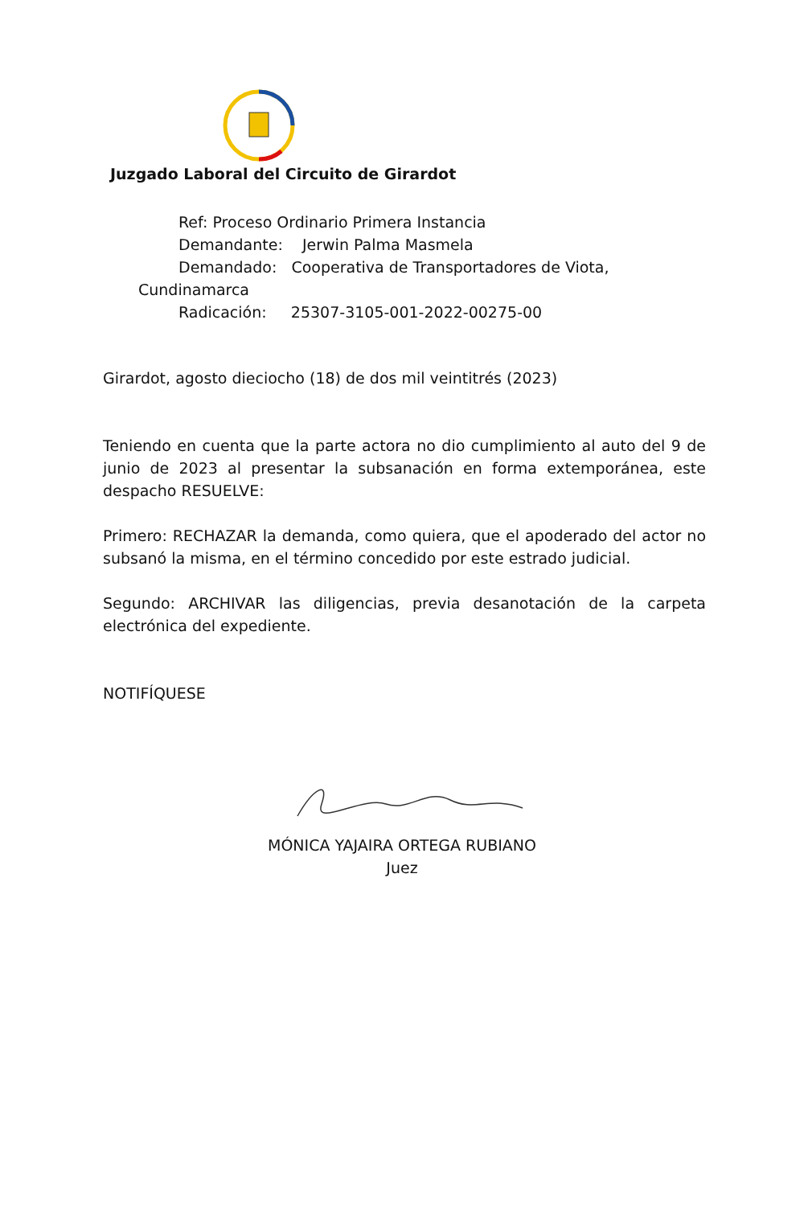Juzgado Laboral del Circuito de Girardot
Ref: Proceso Ordinario Primera Instancia
Demandante: Jerwin Palma Masmela
Demandado: Cooperativa de Transportadores de Viota,
Cundinamarca
Radicación: 25307-3105-001-2022-00275-00
Girardot, agosto dieciocho (18) de dos mil veintitrés (2023)
Teniendo en cuenta que la parte actora no dio cumplimiento al auto del 9 de junio de 2023 al presentar la subsanación en forma extemporánea, este despacho RESUELVE:
Primero: RECHAZAR la demanda, como quiera, que el apoderado del actor no subsanó la misma, en el término concedido por este estrado judicial.
Segundo: ARCHIVAR las diligencias, previa desanotación de la carpeta electrónica del expediente.
NOTIFÍQUESE
MÓNICA YAJAIRA ORTEGA RUBIANO
Juez